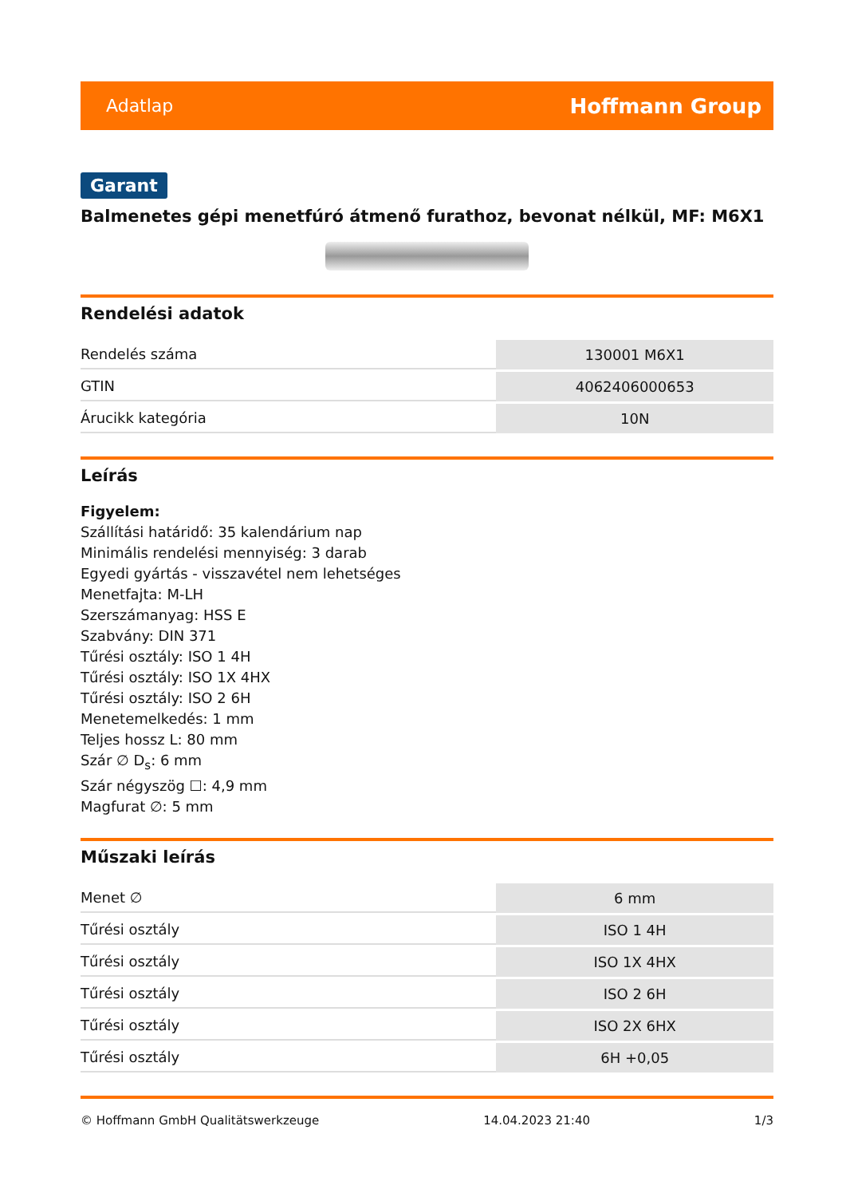Adatlap Hoffmann Group
Garant
Balmenetes gépi menetfúró átmenő furathoz, bevonat nélkül, MF: M6X1
Rendelési adatok
| Rendelés száma | 130001 M6X1 |
| GTIN | 4062406000653 |
| Árucikk kategória | 10N |
Leírás
Figyelem:
Szállítási határidő: 35 kalendárium nap
Minimális rendelési mennyiség: 3 darab
Egyedi gyártás - visszavétel nem lehetséges
Menetfajta: M-LH
Szerszámanyag: HSS E
Szabvány: DIN 371
Tűrési osztály: ISO 1 4H
Tűrési osztály: ISO 1X 4HX
Tűrési osztály: ISO 2 6H
Menetemelkedés: 1 mm
Teljes hossz L: 80 mm
Szár ∅ D<sub>s</sub>: 6 mm
Szár négyszög ☐: 4,9 mm
Magfurat ∅: 5 mm
Műszaki leírás
| Menet ∅ | 6 mm |
| Tűrési osztály | ISO 1 4H |
| Tűrési osztály | ISO 1X 4HX |
| Tűrési osztály | ISO 2 6H |
| Tűrési osztály | ISO 2X 6HX |
| Tűrési osztály | 6H +0,05 |
© Hoffmann GmbH Qualitätswerkzeuge 14.04.2023 21:40 1/3